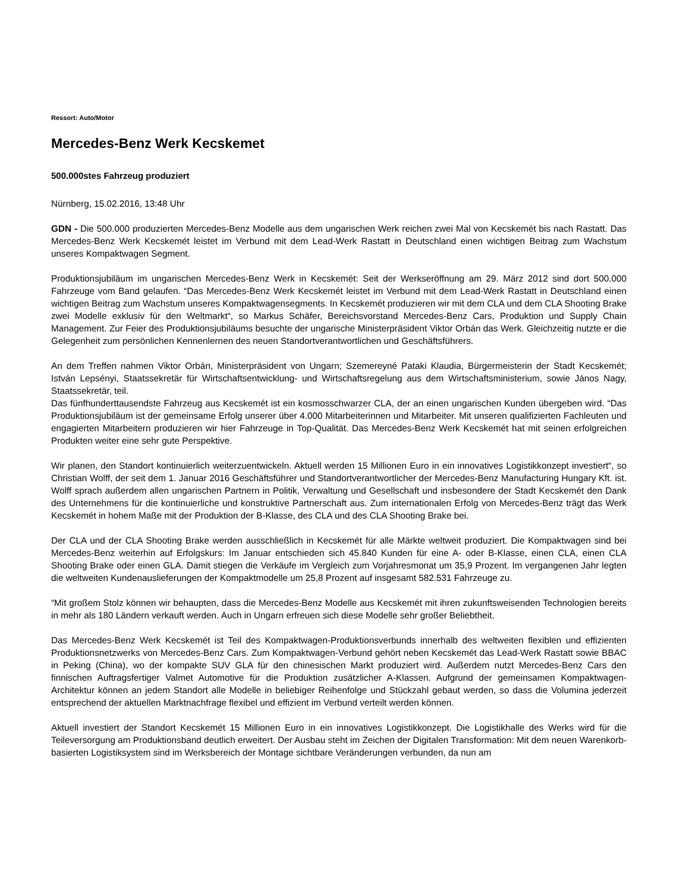Ressort: Auto/Motor
Mercedes-Benz Werk Kecskemet
500.000stes Fahrzeug produziert
Nürnberg, 15.02.2016, 13:48 Uhr
GDN - Die 500.000 produzierten Mercedes-Benz Modelle aus dem ungarischen Werk reichen zwei Mal von Kecskemét bis nach Rastatt. Das Mercedes-Benz Werk Kecskemét leistet im Verbund mit dem Lead-Werk Rastatt in Deutschland einen wichtigen Beitrag zum Wachstum unseres Kompaktwagen Segment.
Produktionsjubiläum im ungarischen Mercedes-Benz Werk in Kecskemét: Seit der Werkseröffnung am 29. März 2012 sind dort 500.000 Fahrzeuge vom Band gelaufen. “Das Mercedes-Benz Werk Kecskemét leistet im Verbund mit dem Lead-Werk Rastatt in Deutschland einen wichtigen Beitrag zum Wachstum unseres Kompaktwagensegments. In Kecskemét produzieren wir mit dem CLA und dem CLA Shooting Brake zwei Modelle exklusiv für den Weltmarkt“, so Markus Schäfer, Bereichsvorstand Mercedes-Benz Cars, Produktion und Supply Chain Management. Zur Feier des Produktionsjubiläums besuchte der ungarische Ministerpräsident Viktor Orbán das Werk. Gleichzeitig nutzte er die Gelegenheit zum persönlichen Kennenlernen des neuen Standortverantwortlichen und Geschäftsführers.
An dem Treffen nahmen Viktor Orbán, Ministerpräsident von Ungarn; Szemereyné Pataki Klaudia, Bürgermeisterin der Stadt Kecskemét; István Lepsényi, Staatssekretär für Wirtschaftsentwicklung- und Wirtschaftsregelung aus dem Wirtschaftsministerium, sowie János Nagy, Staatssekretär, teil.
Das fünfhunderttausendste Fahrzeug aus Kecskemét ist ein kosmosschwarzer CLA, der an einen ungarischen Kunden übergeben wird. “Das Produktionsjubiläum ist der gemeinsame Erfolg unserer über 4.000 Mitarbeiterinnen und Mitarbeiter. Mit unseren qualifizierten Fachleuten und engagierten Mitarbeitern produzieren wir hier Fahrzeuge in Top-Qualität. Das Mercedes-Benz Werk Kecskemét hat mit seinen erfolgreichen Produkten weiter eine sehr gute Perspektive.
Wir planen, den Standort kontinuierlich weiterzuentwickeln. Aktuell werden 15 Millionen Euro in ein innovatives Logistikkonzept investiert“, so Christian Wolff, der seit dem 1. Januar 2016 Geschäftsführer und Standortverantwortlicher der Mercedes-Benz Manufacturing Hungary Kft. ist. Wolff sprach außerdem allen ungarischen Partnern in Politik, Verwaltung und Gesellschaft und insbesondere der Stadt Kecskemét den Dank des Unternehmens für die kontinuierliche und konstruktive Partnerschaft aus. Zum internationalen Erfolg von Mercedes-Benz trägt das Werk Kecskemét in hohem Maße mit der Produktion der B-Klasse, des CLA und des CLA Shooting Brake bei.
Der CLA und der CLA Shooting Brake werden ausschließlich in Kecskemét für alle Märkte weltweit produziert. Die Kompaktwagen sind bei Mercedes-Benz weiterhin auf Erfolgskurs: Im Januar entschieden sich 45.840 Kunden für eine A- oder B-Klasse, einen CLA, einen CLA Shooting Brake oder einen GLA. Damit stiegen die Verkäufe im Vergleich zum Vorjahresmonat um 35,9 Prozent. Im vergangenen Jahr legten die weltweiten Kundenauslieferungen der Kompaktmodelle um 25,8 Prozent auf insgesamt 582.531 Fahrzeuge zu.
“Mit großem Stolz können wir behaupten, dass die Mercedes-Benz Modelle aus Kecskemét mit ihren zukunftsweisenden Technologien bereits in mehr als 180 Ländern verkauft werden. Auch in Ungarn erfreuen sich diese Modelle sehr großer Beliebtheit.
Das Mercedes-Benz Werk Kecskemét ist Teil des Kompaktwagen-Produktionsverbunds innerhalb des weltweiten flexiblen und effizienten Produktionsnetzwerks von Mercedes-Benz Cars. Zum Kompaktwagen-Verbund gehört neben Kecskemét das Lead-Werk Rastatt sowie BBAC in Peking (China), wo der kompakte SUV GLA für den chinesischen Markt produziert wird. Außerdem nutzt Mercedes-Benz Cars den finnischen Auftragsfertiger Valmet Automotive für die Produktion zusätzlicher A-Klassen. Aufgrund der gemeinsamen Kompaktwagen-Architektur können an jedem Standort alle Modelle in beliebiger Reihenfolge und Stückzahl gebaut werden, so dass die Volumina jederzeit entsprechend der aktuellen Marktnachfrage flexibel und effizient im Verbund verteilt werden können.
Aktuell investiert der Standort Kecskemét 15 Millionen Euro in ein innovatives Logistikkonzept. Die Logistikhalle des Werks wird für die Teileversorgung am Produktionsband deutlich erweitert. Der Ausbau steht im Zeichen der Digitalen Transformation: Mit dem neuen Warenkorb-basierten Logistiksystem sind im Werksbereich der Montage sichtbare Veränderungen verbunden, da nun am